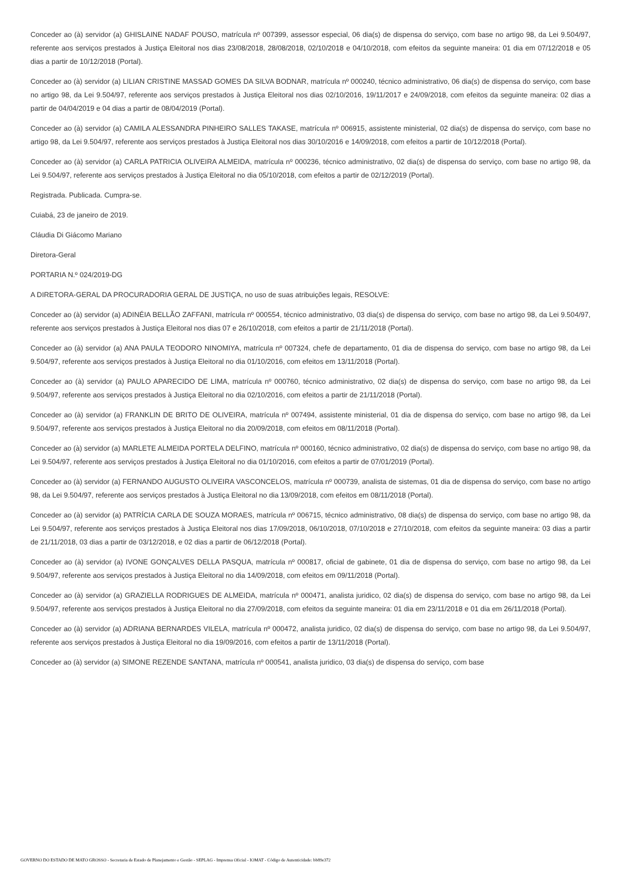Conceder ao (à) servidor (a) GHISLAINE NADAF POUSO, matrícula nº 007399, assessor especial, 06 dia(s) de dispensa do serviço, com base no artigo 98, da Lei 9.504/97, referente aos serviços prestados à Justiça Eleitoral nos dias 23/08/2018, 28/08/2018, 02/10/2018 e 04/10/2018, com efeitos da seguinte maneira: 01 dia em 07/12/2018 e 05 dias a partir de 10/12/2018 (Portal).
Conceder ao (à) servidor (a) LILIAN CRISTINE MASSAD GOMES DA SILVA BODNAR, matrícula nº 000240, técnico administrativo, 06 dia(s) de dispensa do serviço, com base no artigo 98, da Lei 9.504/97, referente aos serviços prestados à Justiça Eleitoral nos dias 02/10/2016, 19/11/2017 e 24/09/2018, com efeitos da seguinte maneira: 02 dias a partir de 04/04/2019 e 04 dias a partir de 08/04/2019 (Portal).
Conceder ao (à) servidor (a) CAMILA ALESSANDRA PINHEIRO SALLES TAKASE, matrícula nº 006915, assistente ministerial, 02 dia(s) de dispensa do serviço, com base no artigo 98, da Lei 9.504/97, referente aos serviços prestados à Justiça Eleitoral nos dias 30/10/2016 e 14/09/2018, com efeitos a partir de 10/12/2018 (Portal).
Conceder ao (à) servidor (a) CARLA PATRICIA OLIVEIRA ALMEIDA, matrícula nº 000236, técnico administrativo, 02 dia(s) de dispensa do serviço, com base no artigo 98, da Lei 9.504/97, referente aos serviços prestados à Justiça Eleitoral no dia 05/10/2018, com efeitos a partir de 02/12/2019 (Portal).
Registrada. Publicada. Cumpra-se.
Cuiabá, 23 de janeiro de 2019.
Cláudia Di Giácomo Mariano
Diretora-Geral
PORTARIA N.º 024/2019-DG
A DIRETORA-GERAL DA PROCURADORIA GERAL DE JUSTIÇA, no uso de suas atribuições legais, RESOLVE:
Conceder ao (à) servidor (a) ADINÉIA BELLÃO ZAFFANI, matrícula nº 000554, técnico administrativo, 03 dia(s) de dispensa do serviço, com base no artigo 98, da Lei 9.504/97, referente aos serviços prestados à Justiça Eleitoral nos dias 07 e 26/10/2018, com efeitos a partir de 21/11/2018 (Portal).
Conceder ao (à) servidor (a) ANA PAULA TEODORO NINOMIYA, matrícula nº 007324, chefe de departamento, 01 dia de dispensa do serviço, com base no artigo 98, da Lei 9.504/97, referente aos serviços prestados à Justiça Eleitoral no dia 01/10/2016, com efeitos em 13/11/2018 (Portal).
Conceder ao (à) servidor (a) PAULO APARECIDO DE LIMA, matrícula nº 000760, técnico administrativo, 02 dia(s) de dispensa do serviço, com base no artigo 98, da Lei 9.504/97, referente aos serviços prestados à Justiça Eleitoral no dia 02/10/2016, com efeitos a partir de 21/11/2018 (Portal).
Conceder ao (à) servidor (a) FRANKLIN DE BRITO DE OLIVEIRA, matrícula nº 007494, assistente ministerial, 01 dia de dispensa do serviço, com base no artigo 98, da Lei 9.504/97, referente aos serviços prestados à Justiça Eleitoral no dia 20/09/2018, com efeitos em 08/11/2018 (Portal).
Conceder ao (à) servidor (a) MARLETE ALMEIDA PORTELA DELFINO, matrícula nº 000160, técnico administrativo, 02 dia(s) de dispensa do serviço, com base no artigo 98, da Lei 9.504/97, referente aos serviços prestados à Justiça Eleitoral no dia 01/10/2016, com efeitos a partir de 07/01/2019 (Portal).
Conceder ao (à) servidor (a) FERNANDO AUGUSTO OLIVEIRA VASCONCELOS, matrícula nº 000739, analista de sistemas, 01 dia de dispensa do serviço, com base no artigo 98, da Lei 9.504/97, referente aos serviços prestados à Justiça Eleitoral no dia 13/09/2018, com efeitos em 08/11/2018 (Portal).
Conceder ao (à) servidor (a) PATRÍCIA CARLA DE SOUZA MORAES, matrícula nº 006715, técnico administrativo, 08 dia(s) de dispensa do serviço, com base no artigo 98, da Lei 9.504/97, referente aos serviços prestados à Justiça Eleitoral nos dias 17/09/2018, 06/10/2018, 07/10/2018 e 27/10/2018, com efeitos da seguinte maneira: 03 dias a partir de 21/11/2018, 03 dias a partir de 03/12/2018, e 02 dias a partir de 06/12/2018 (Portal).
Conceder ao (à) servidor (a) IVONE GONÇALVES DELLA PASQUA, matrícula nº 000817, oficial de gabinete, 01 dia de dispensa do serviço, com base no artigo 98, da Lei 9.504/97, referente aos serviços prestados à Justiça Eleitoral no dia 14/09/2018, com efeitos em 09/11/2018 (Portal).
Conceder ao (à) servidor (a) GRAZIELLA RODRIGUES DE ALMEIDA, matrícula nº 000471, analista juridico, 02 dia(s) de dispensa do serviço, com base no artigo 98, da Lei 9.504/97, referente aos serviços prestados à Justiça Eleitoral no dia 27/09/2018, com efeitos da seguinte maneira: 01 dia em 23/11/2018 e 01 dia em 26/11/2018 (Portal).
Conceder ao (à) servidor (a) ADRIANA BERNARDES VILELA, matrícula nº 000472, analista juridico, 02 dia(s) de dispensa do serviço, com base no artigo 98, da Lei 9.504/97, referente aos serviços prestados à Justiça Eleitoral no dia 19/09/2016, com efeitos a partir de 13/11/2018 (Portal).
Conceder ao (à) servidor (a) SIMONE REZENDE SANTANA, matrícula nº 000541, analista juridico, 03 dia(s) de dispensa do serviço, com base
GOVERNO DO ESTADO DE MATO GROSSO - Secretaria de Estado de Planejamento e Gestão - SEPLAG - Imprensa Oficial - IOMAT - Código de Autenticidade: bb89e372